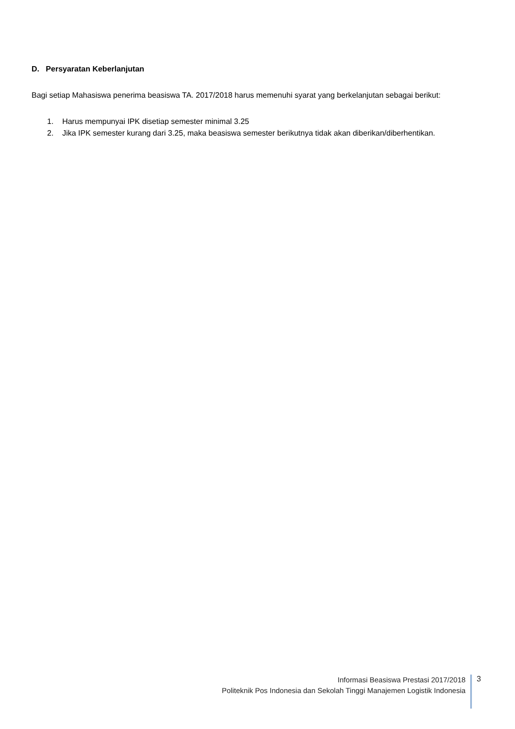D. Persyaratan Keberlanjutan
Bagi setiap Mahasiswa penerima beasiswa TA. 2017/2018 harus memenuhi syarat yang berkelanjutan sebagai berikut:
1. Harus mempunyai IPK disetiap semester minimal 3.25
2. Jika IPK semester kurang dari 3.25, maka beasiswa semester berikutnya tidak akan diberikan/diberhentikan.
Informasi Beasiswa Prestasi 2017/2018
Politeknik Pos Indonesia dan Sekolah Tinggi Manajemen Logistik Indonesia
3